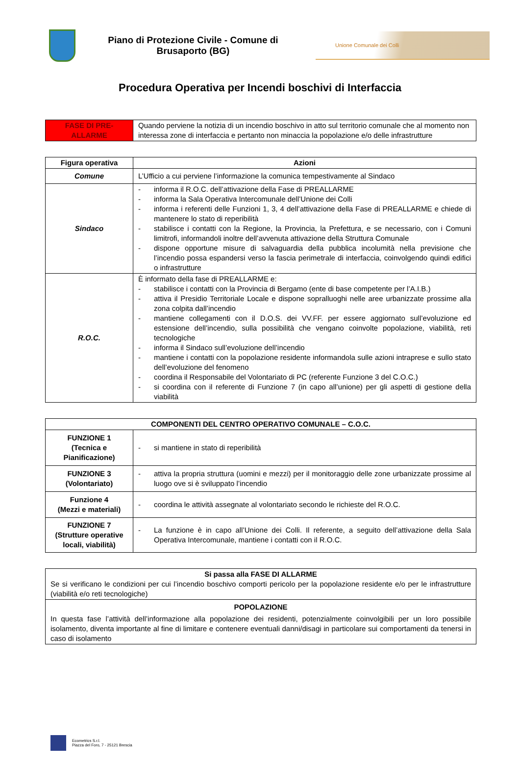Piano di Protezione Civile - Comune di Brusaporto (BG)
Unione Comunale dei Colli
Procedura Operativa per Incendi boschivi di Interfaccia
| FASE DI PRE-ALLARME | Quando perviene la notizia di un incendio boschivo in atto sul territorio comunale che al momento non interessa zone di interfaccia e pertanto non minaccia la popolazione e/o delle infrastrutture |
| Figura operativa | Azioni |
| --- | --- |
| Comune | L’Ufficio a cui perviene l’informazione la comunica tempestivamente al Sindaco |
| Sindaco | - informa il R.O.C. dell’attivazione della Fase di PREALLARME - informa la Sala Operativa Intercomunale dell’Unione dei Colli - informa i referenti delle Funzioni 1, 3, 4 dell’attivazione della Fase di PREALLARME e chiede di mantenere lo stato di reperibilità - stabilisce i contatti con la Regione, la Provincia, la Prefettura, e se necessario, con i Comuni limitrofi, informandoli inoltre dell’avvenuta attivazione della Struttura Comunale - dispone opportune misure di salvaguardia della pubblica incolumità nella previsione che l’incendio possa espandersi verso la fascia perimetrale di interfaccia, coinvolgendo quindi edifici o infrastrutture |
| R.O.C. | È informato della fase di PREALLARME e: - stabilisce i contatti con la Provincia di Bergamo (ente di base competente per l’A.I.B.) - attiva il Presidio Territoriale Locale e dispone sopralluoghi nelle aree urbanizzate prossime alla zona colpita dall’incendio - mantiene collegamenti con il D.O.S. dei VV.FF. per essere aggiornato sull’evoluzione ed estensione dell’incendio, sulla possibilità che vengano coinvolte popolazione, viabilità, reti tecnologiche - informa il Sindaco sull’evoluzione dell’incendio - mantiene i contatti con la popolazione residente informandola sulle azioni intraprese e sullo stato dell’evoluzione del fenomeno - coordina il Responsabile del Volontariato di PC (referente Funzione 3 del C.O.C.) - si coordina con il referente di Funzione 7 (in capo all’unione) per gli aspetti di gestione della viabilità |
| COMPONENTI DEL CENTRO OPERATIVO COMUNALE – C.O.C. | |
| --- | --- |
| FUNZIONE 1 (Tecnica e Pianificazione) | - si mantiene in stato di reperibilità |
| FUNZIONE 3 (Volontariato) | - attiva la propria struttura (uomini e mezzi) per il monitoraggio delle zone urbanizzate prossime al luogo ove si è sviluppato l’incendio |
| Funzione 4 (Mezzi e materiali) | - coordina le attività assegnate al volontariato secondo le richieste del R.O.C. |
| FUNZIONE 7 (Strutture operative locali, viabilità) | - La funzione è in capo all’Unione dei Colli. Il referente, a seguito dell’attivazione della Sala Operativa Intercomunale, mantiene i contatti con il R.O.C. |
| Si passa alla FASE DI ALLARME Se si verificano le condizioni per cui l’incendio boschivo comporti pericolo per la popolazione residente e/o per le infrastrutture (viabilità e/o reti tecnologiche) |
| POPOLAZIONE In questa fase l’attività dell’informazione alla popolazione dei residenti, potenzialmente coinvolgibili per un loro possibile isolamento, diventa importante al fine di limitare e contenere eventuali danni/disagi in particolare sui comportamenti da tenersi in caso di isolamento |
Ecometrics S.r.l.
Piazza del Foro, 7 - 25121 Brescia